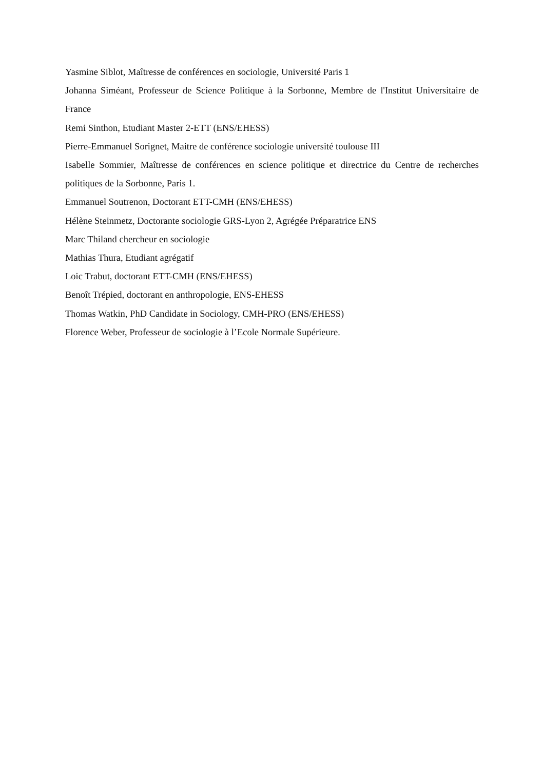Yasmine Siblot, Maîtresse de conférences en sociologie, Université Paris 1
Johanna Siméant, Professeur de Science Politique à la Sorbonne, Membre de l'Institut Universitaire de France
Remi Sinthon, Etudiant Master 2-ETT (ENS/EHESS)
Pierre-Emmanuel Sorignet, Maitre de conférence sociologie université toulouse III
Isabelle Sommier, Maîtresse de conférences en science politique et directrice du Centre de recherches politiques de la Sorbonne, Paris 1.
Emmanuel Soutrenon, Doctorant ETT-CMH (ENS/EHESS)
Hélène Steinmetz, Doctorante sociologie GRS-Lyon 2, Agrégée Préparatrice ENS
Marc Thiland chercheur en sociologie
Mathias Thura, Etudiant agrégatif
Loic Trabut, doctorant ETT-CMH (ENS/EHESS)
Benoît Trépied, doctorant en anthropologie, ENS-EHESS
Thomas Watkin, PhD Candidate in Sociology, CMH-PRO (ENS/EHESS)
Florence Weber, Professeur de sociologie à l’Ecole Normale Supérieure.